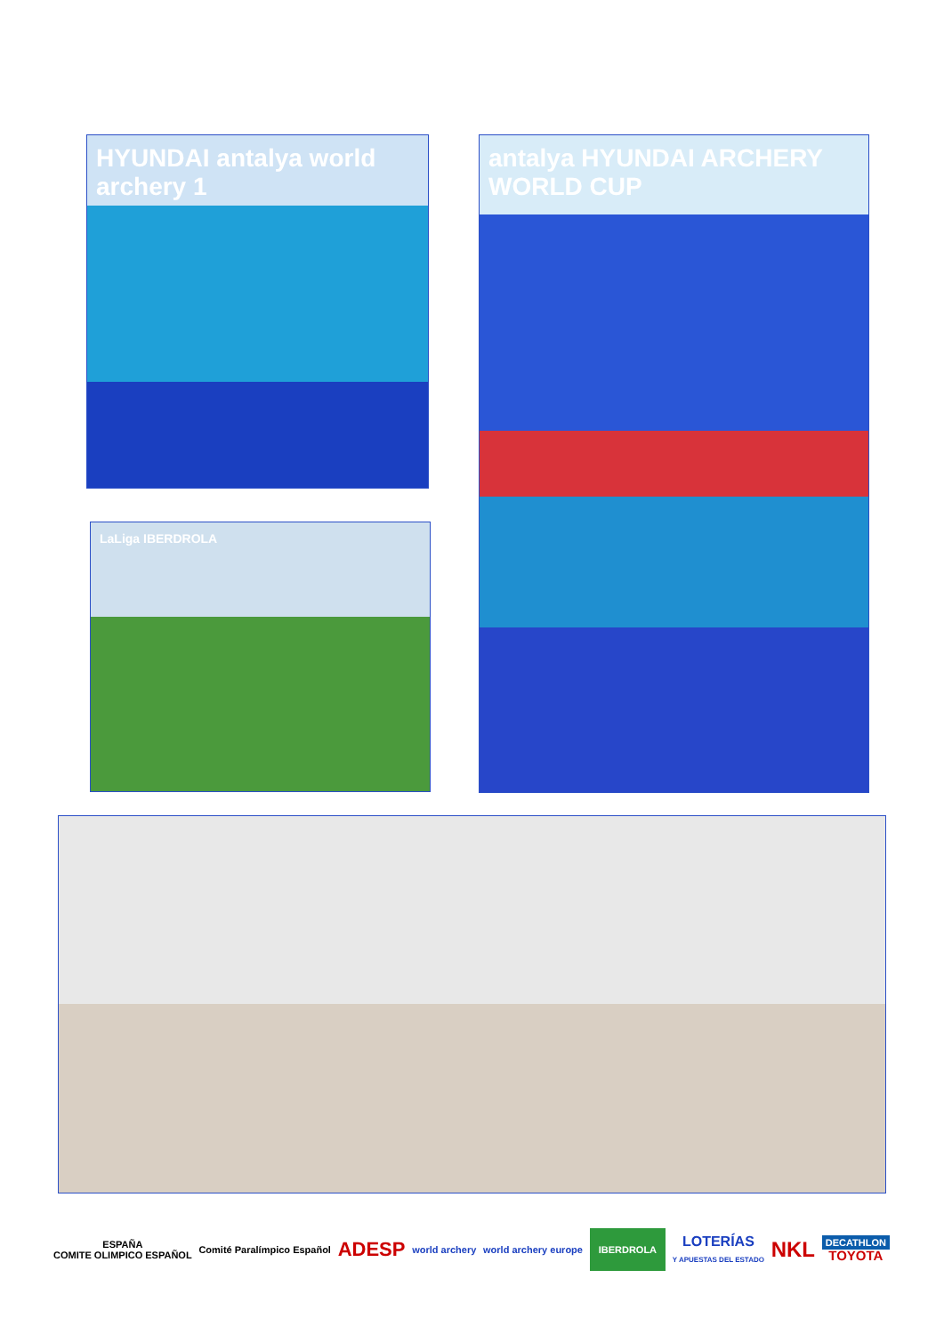HYUNDAI antalya world archery 1 antalya HYUNDAI ARCHERY WORLD CUP
LaLiga IBERDROLA
ESPAÑA
COMITE OLIMPICO ESPAÑOL
Comité Paralímpico Español
ADESP
world archery world archery europe
IBERDROLA
LOTERÍAS
Y APUESTAS DEL ESTADO
NKL
DECATHLON
TOYOTA